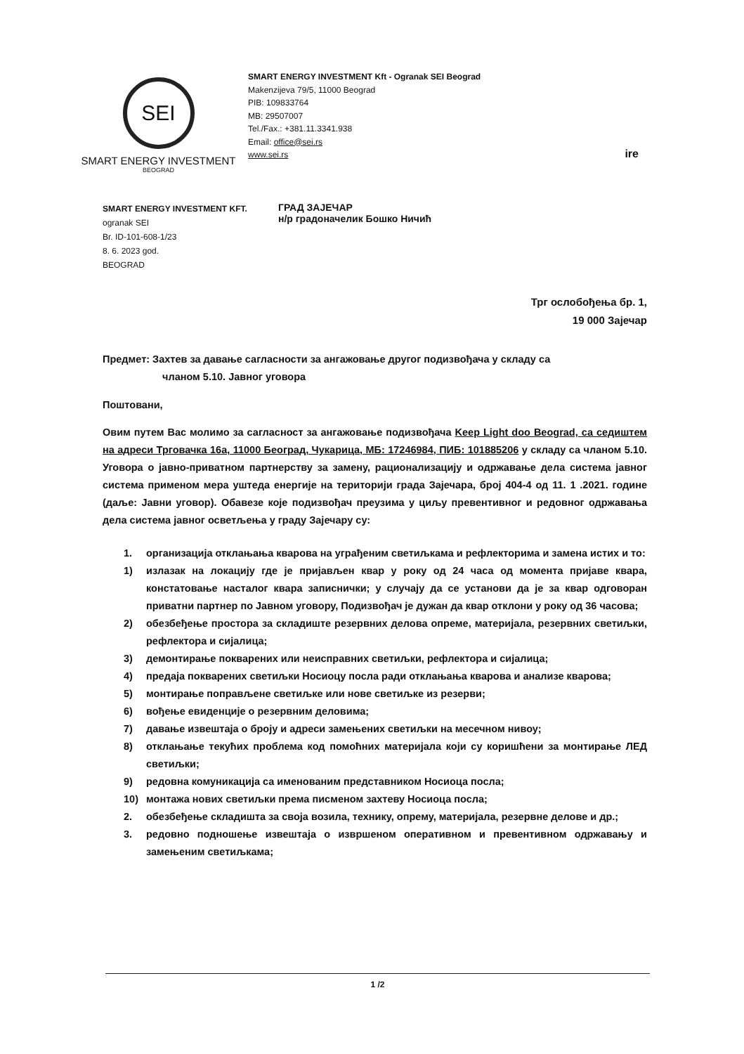SEI
SMART ENERGY INVESTMENT
BEOGRAD
SMART ENERGY INVESTMENT Kft - Ogranak SEI Beograd
Makenzijeva 79/5, 11000 Beograd
PIB: 109833764
MB: 29507007
Tel./Fax.: +381.11.3341.938
Email: office@sei.rs
www.sei.rs
ire
SMART ENERGY INVESTMENT KFT.
ogranak SEI
Br. ID-101-608-1/23
8. 6. 2023 god.
BEOGRAD
ГРАД ЗАЈЕЧАР
н/р градоначелик Бошко Ничић
Трг ослобођења бр. 1,
19 000 Зајечар
Предмет: Захтев за давање сагласности за ангажовање другог подизвођача у складу са
чланом 5.10. Јавног уговора
Поштовани,
Овим путем Вас молимо за сагласност за ангажовање подизвођача Keep Light doo Beograd, са седиштем на адреси Трговачка 16а, 11000 Београд, Чукарица, МБ: 17246984, ПИБ: 101885206 у складу са чланом 5.10. Уговора о јавно-приватном партнерству за замену, рационализацију и одржавање дела система јавног система применом мера уштеда енергије на територији града Зајечара, број 404-4 од 11. 1 .2021. године (даље: Јавни уговор). Обавезе које подизвођач преузима у циљу превентивног и редовног одржавања дела система јавног осветљења у граду Зајечару су:
1. организација отклањања кварова на уграђеним светиљкама и рефлекторима и замена истих и то:
1) излазак на локацију где је пријављен квар у року од 24 часа од момента пријаве квара, констатовање насталог квара записнички; у случају да се установи да је за квар одговоран приватни партнер по Јавном уговору, Подизвођач је дужан да квар отклони у року од 36 часова;
2) обезбеђење простора за складиште резервних делова опреме, материјала, резервних светиљки, рефлектора и сијалица;
3) демонтирање покварених или неисправних светиљки, рефлектора и сијалица;
4) предаја покварених светиљки Носиоцу посла ради отклањања кварова и анализе кварова;
5) монтирање поправљене светиљке или нове светиљке из резерви;
6) вођење евиденције о резервним деловима;
7) давање извештаја о броју и адреси замењених светиљки на месечном нивоу;
8) отклањање текућих проблема код помоћних материјала који су коришћени за монтирање ЛЕД светиљки;
9) редовна комуникација са именованим представником Носиоца посла;
10) монтажа нових светиљки према писменом захтеву Носиоца посла;
2. обезбеђење складишта за своја возила, технику, опрему, материјала, резервне делове и др.;
3. редовно подношење извештаја о извршеном оперативном и превентивном одржавању и замењеним светиљкама;
1 /2